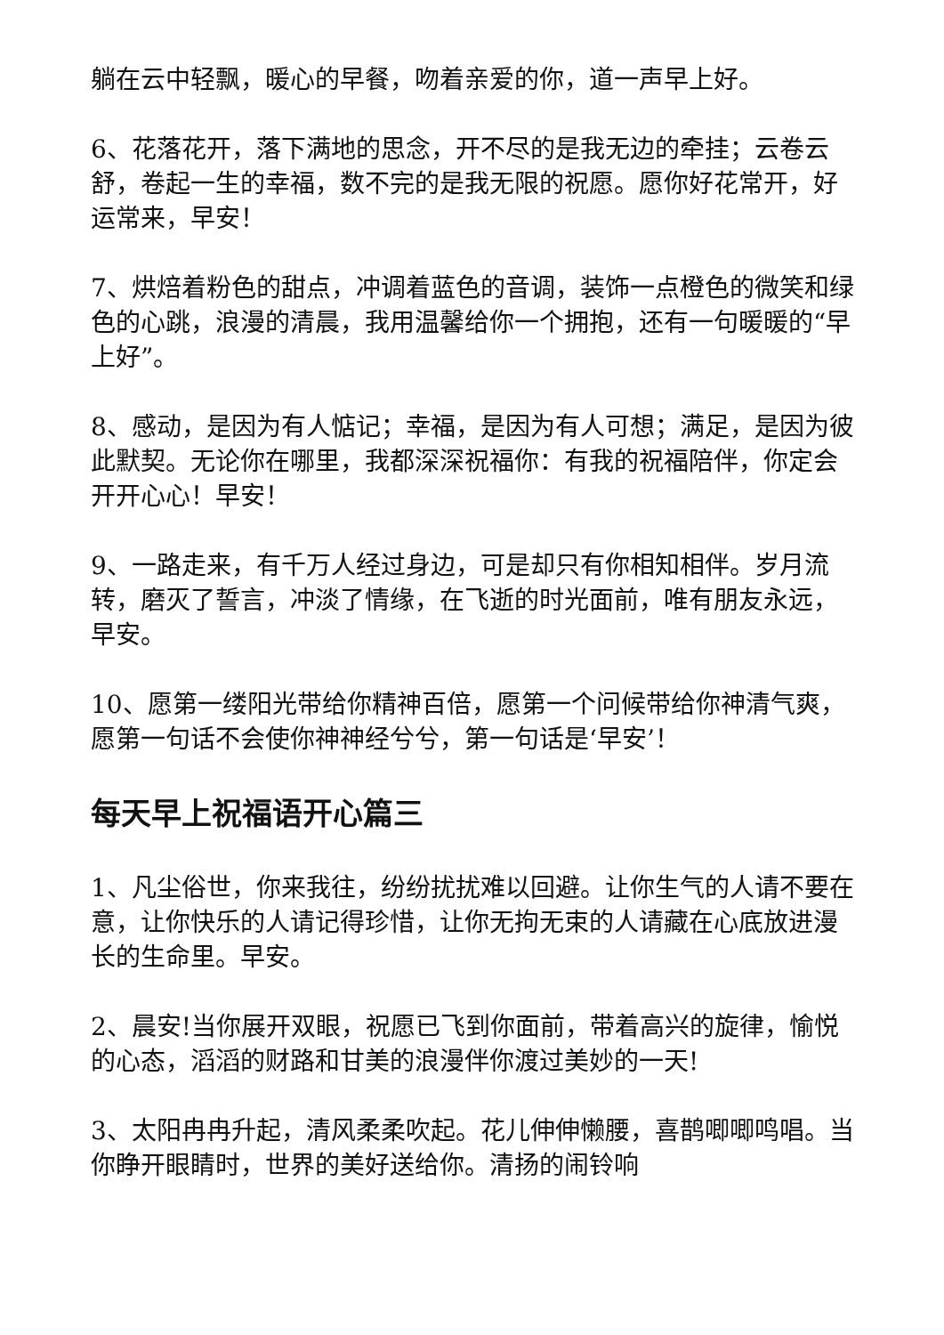躺在云中轻飘，暖心的早餐，吻着亲爱的你，道一声早上好。
6、花落花开，落下满地的思念，开不尽的是我无边的牵挂；云卷云舒，卷起一生的幸福，数不完的是我无限的祝愿。愿你好花常开，好运常来，早安！
7、烘焙着粉色的甜点，冲调着蓝色的音调，装饰一点橙色的微笑和绿色的心跳，浪漫的清晨，我用温馨给你一个拥抱，还有一句暖暖的“早上好”。
8、感动，是因为有人惦记；幸福，是因为有人可想；满足，是因为彼此默契。无论你在哪里，我都深深祝福你：有我的祝福陪伴，你定会开开心心！早安！
9、一路走来，有千万人经过身边，可是却只有你相知相伴。岁月流转，磨灭了誓言，冲淡了情缘，在飞逝的时光面前，唯有朋友永远，早安。
10、愿第一缕阳光带给你精神百倍，愿第一个问候带给你神清气爽，愿第一句话不会使你神神经兮兮，第一句话是‘早安’！
每天早上祝福语开心篇三
1、凡尘俗世，你来我往，纷纷扰扰难以回避。让你生气的人请不要在意，让你快乐的人请记得珍惜，让你无拘无束的人请藏在心底放进漫长的生命里。早安。
2、晨安!当你展开双眼，祝愿已飞到你面前，带着高兴的旋律，愉悦的心态，滔滔的财路和甘美的浪漫伴你渡过美妙的一天!
3、太阳冉冉升起，清风柔柔吹起。花儿伸伸懒腰，喜鹊唧唧鸣唱。当你睁开眼睛时，世界的美好送给你。清扬的闹铃响